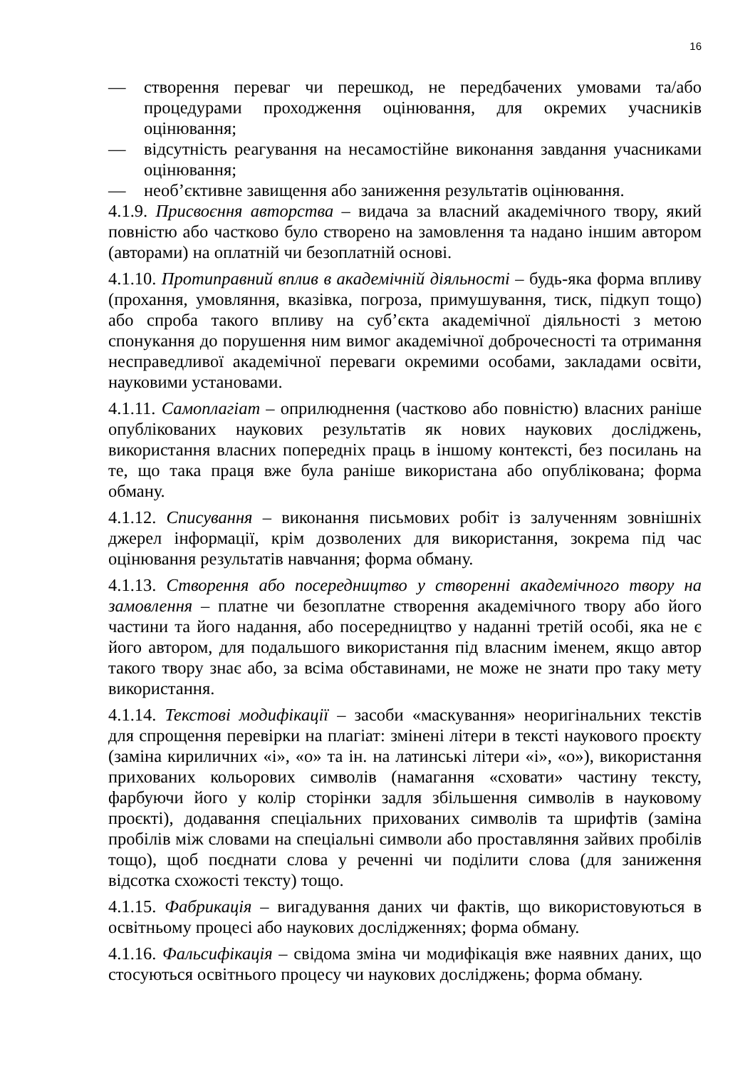16
— створення переваг чи перешкод, не передбачених умовами та/або процедурами проходження оцінювання, для окремих учасників оцінювання;
— відсутність реагування на несамостійне виконання завдання учасниками оцінювання;
— необ’єктивне завищення або заниження результатів оцінювання.
4.1.9. Присвоєння авторства – видача за власний академічного твору, який повністю або частково було створено на замовлення та надано іншим автором (авторами) на оплатній чи безоплатній основі.
4.1.10. Протиправний вплив в академічній діяльності – будь-яка форма впливу (прохання, умовляння, вказівка, погроза, примушування, тиск, підкуп тощо) або спроба такого впливу на суб’єкта академічної діяльності з метою спонукання до порушення ним вимог академічної доброчесності та отримання несправедливої академічної переваги окремими особами, закладами освіти, науковими установами.
4.1.11. Самоплагіат – оприлюднення (частково або повністю) власних раніше опублікованих наукових результатів як нових наукових досліджень, використання власних попередніх праць в іншому контексті, без посилань на те, що така праця вже була раніше використана або опублікована; форма обману.
4.1.12. Списування – виконання письмових робіт із залученням зовнішніх джерел інформації, крім дозволених для використання, зокрема під час оцінювання результатів навчання; форма обману.
4.1.13. Створення або посередництво у створенні академічного твору на замовлення – платне чи безоплатне створення академічного твору або його частини та його надання, або посередництво у наданні третій особі, яка не є його автором, для подальшого використання під власним іменем, якщо автор такого твору знає або, за всіма обставинами, не може не знати про таку мету використання.
4.1.14. Текстові модифікації – засоби «маскування» неоригінальних текстів для спрощення перевірки на плагіат: змінені літери в тексті наукового проєкту (заміна кириличних «і», «о» та ін. на латинські літери «i», «o»), використання прихованих кольорових символів (намагання «сховати» частину тексту, фарбуючи його у колір сторінки задля збільшення символів в науковому проєкті), додавання спеціальних прихованих символів та шрифтів (заміна пробілів між словами на спеціальні символи або проставляння зайвих пробілів тощо), щоб поєднати слова у реченні чи поділити слова (для заниження відсотка схожості тексту) тощо.
4.1.15. Фабрикація – вигадування даних чи фактів, що використовуються в освітньому процесі або наукових дослідженнях; форма обману.
4.1.16. Фальсифікація – свідома зміна чи модифікація вже наявних даних, що стосуються освітнього процесу чи наукових досліджень; форма обману.